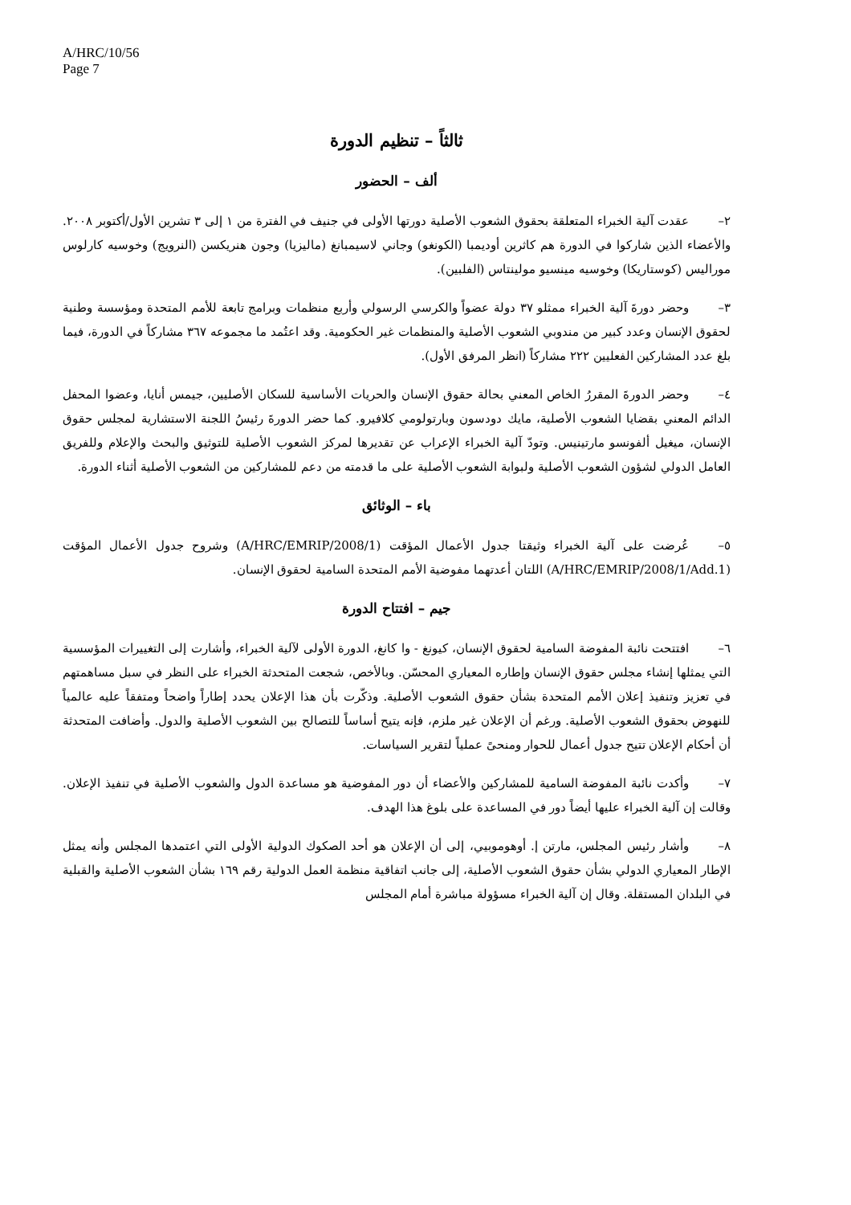A/HRC/10/56
Page 7
ثالثاً – تنظيم الدورة
ألف – الحضور
٢– عقدت آلية الخبراء المتعلقة بحقوق الشعوب الأصلية دورتها الأولى في جنيف في الفترة من ١ إلى ٣ تشرين الأول/أكتوبر ٢٠٠٨. والأعضاء الذين شاركوا في الدورة هم كاثرين أوديمبا (الكونغو) وجاني لاسيمبانغ (ماليزيا) وجون هنريكسن (النرويج) وخوسيه كارلوس موراليس (كوستاريكا) وخوسيه مينسيو مولينتاس (الفلبين).
٣– وحضر دورةَ آلية الخبراء ممثلو ٣٧ دولة عضواً والكرسي الرسولي وأربع منظمات وبرامج تابعة للأمم المتحدة ومؤسسة وطنية لحقوق الإنسان وعدد كبير من مندوبي الشعوب الأصلية والمنظمات غير الحكومية. وقد اعتُمد ما مجموعه ٣٦٧ مشاركاً في الدورة، فيما بلغ عدد المشاركين الفعليين ٢٢٢ مشاركاً (انظر المرفق الأول).
٤– وحضر الدورةَ المقررُ الخاص المعني بحالة حقوق الإنسان والحريات الأساسية للسكان الأصليين، جيمس أنايا، وعضوا المحفل الدائم المعني بقضايا الشعوب الأصلية، مايك دودسون وبارتولومي كلافيرو. كما حضر الدورةَ رئيسُ اللجنة الاستشارية لمجلس حقوق الإنسان، ميغيل ألفونسو مارتينيس. وتودّ آلية الخبراء الإعراب عن تقديرها لمركز الشعوب الأصلية للتوثيق والبحث والإعلام وللفريق العامل الدولي لشؤون الشعوب الأصلية ولبوابة الشعوب الأصلية على ما قدمته من دعم للمشاركين من الشعوب الأصلية أثناء الدورة.
باء – الوثائق
٥– عُرضت على آلية الخبراء وثيقتا جدول الأعمال المؤقت (A/HRC/EMRIP/2008/1) وشروح جدول الأعمال المؤقت (A/HRC/EMRIP/2008/1/Add.1) اللتان أعدتهما مفوضية الأمم المتحدة السامية لحقوق الإنسان.
جيم – افتتاح الدورة
٦– افتتحت نائبة المفوضة السامية لحقوق الإنسان، كيونغ - وا كانغ، الدورة الأولى لآلية الخبراء، وأشارت إلى التغييرات المؤسسية التي يمثلها إنشاء مجلس حقوق الإنسان وإطاره المعياري المحسّن. وبالأخص، شجعت المتحدثة الخبراء على النظر في سبل مساهمتهم في تعزيز وتنفيذ إعلان الأمم المتحدة بشأن حقوق الشعوب الأصلية. وذكّرت بأن هذا الإعلان يحدد إطاراً واضحاً ومتفقاً عليه عالمياً للنهوض بحقوق الشعوب الأصلية. ورغم أن الإعلان غير ملزم، فإنه يتيح أساساً للتصالح بين الشعوب الأصلية والدول. وأضافت المتحدثة أن أحكام الإعلان تتيح جدول أعمال للحوار ومنحىً عملياً لتقرير السياسات.
٧– وأكدت نائبة المفوضة السامية للمشاركين والأعضاء أن دور المفوضية هو مساعدة الدول والشعوب الأصلية في تنفيذ الإعلان. وقالت إن آلية الخبراء عليها أيضاً دور في المساعدة على بلوغ هذا الهدف.
٨– وأشار رئيس المجلس، مارتن إ. أوهوموبيي، إلى أن الإعلان هو أحد الصكوك الدولية الأولى التي اعتمدها المجلس وأنه يمثل الإطار المعياري الدولي بشأن حقوق الشعوب الأصلية، إلى جانب اتفاقية منظمة العمل الدولية رقم ١٦٩ بشأن الشعوب الأصلية والقبلية في البلدان المستقلة. وقال إن آلية الخبراء مسؤولة مباشرة أمام المجلس